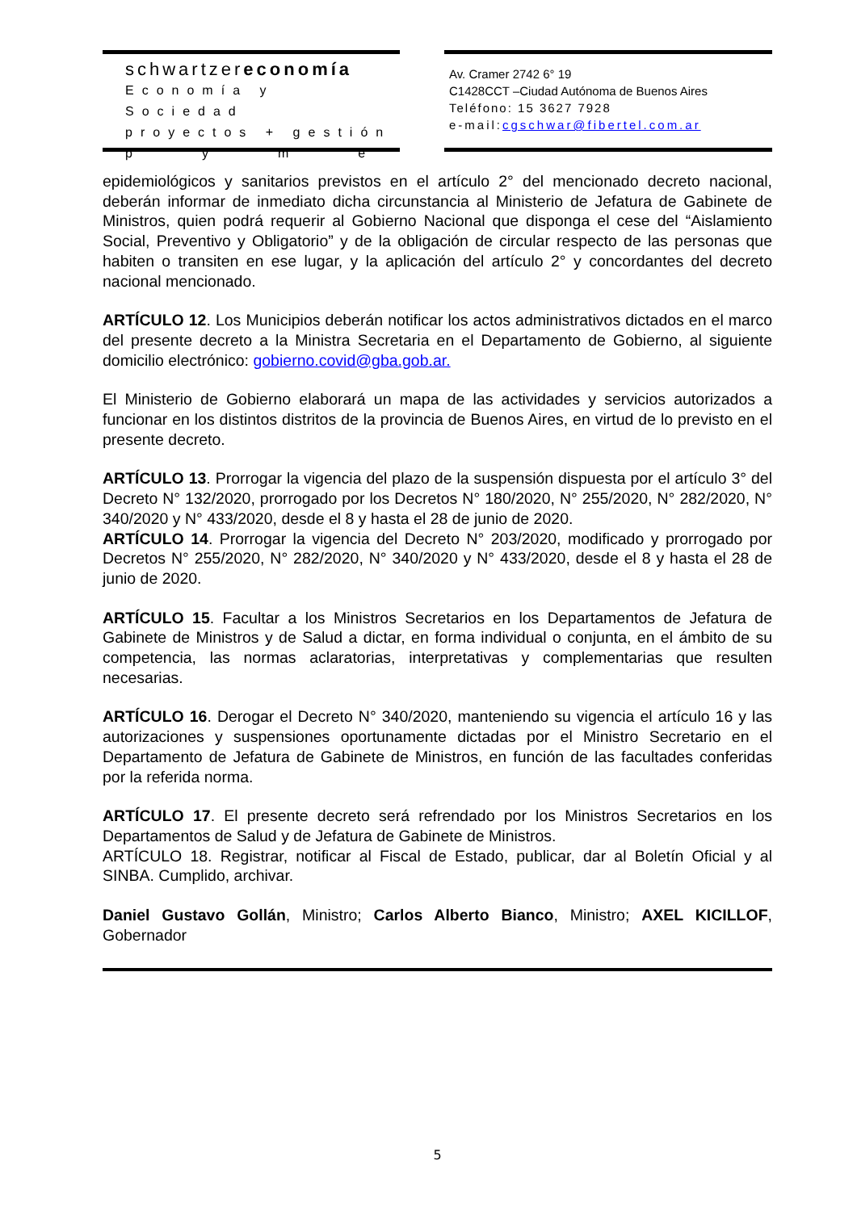schwartzereconomía
Economía y Sociedad
proyectos + gestión
pyme
Av. Cramer 2742 6° 19
C1428CCT –Ciudad Autónoma de Buenos Aires
Teléfono: 15 3627 7928
e-mail:cgschwar@fibertel.com.ar
epidemiológicos y sanitarios previstos en el artículo 2° del mencionado decreto nacional, deberán informar de inmediato dicha circunstancia al Ministerio de Jefatura de Gabinete de Ministros, quien podrá requerir al Gobierno Nacional que disponga el cese del “Aislamiento Social, Preventivo y Obligatorio” y de la obligación de circular respecto de las personas que habiten o transiten en ese lugar, y la aplicación del artículo 2° y concordantes del decreto nacional mencionado.
ARTÍCULO 12. Los Municipios deberán notificar los actos administrativos dictados en el marco del presente decreto a la Ministra Secretaria en el Departamento de Gobierno, al siguiente domicilio electrónico: gobierno.covid@gba.gob.ar.
El Ministerio de Gobierno elaborará un mapa de las actividades y servicios autorizados a funcionar en los distintos distritos de la provincia de Buenos Aires, en virtud de lo previsto en el presente decreto.
ARTÍCULO 13. Prorrogar la vigencia del plazo de la suspensión dispuesta por el artículo 3° del Decreto N° 132/2020, prorrogado por los Decretos N° 180/2020, N° 255/2020, N° 282/2020, N° 340/2020 y N° 433/2020, desde el 8 y hasta el 28 de junio de 2020.
ARTÍCULO 14. Prorrogar la vigencia del Decreto N° 203/2020, modificado y prorrogado por Decretos N° 255/2020, N° 282/2020, N° 340/2020 y N° 433/2020, desde el 8 y hasta el 28 de junio de 2020.
ARTÍCULO 15. Facultar a los Ministros Secretarios en los Departamentos de Jefatura de Gabinete de Ministros y de Salud a dictar, en forma individual o conjunta, en el ámbito de su competencia, las normas aclaratorias, interpretativas y complementarias que resulten necesarias.
ARTÍCULO 16. Derogar el Decreto N° 340/2020, manteniendo su vigencia el artículo 16 y las autorizaciones y suspensiones oportunamente dictadas por el Ministro Secretario en el Departamento de Jefatura de Gabinete de Ministros, en función de las facultades conferidas por la referida norma.
ARTÍCULO 17. El presente decreto será refrendado por los Ministros Secretarios en los Departamentos de Salud y de Jefatura de Gabinete de Ministros.
ARTÍCULO 18. Registrar, notificar al Fiscal de Estado, publicar, dar al Boletín Oficial y al SINBA. Cumplido, archivar.
Daniel Gustavo Gollán, Ministro; Carlos Alberto Bianco, Ministro; AXEL KICILLOF, Gobernador
5